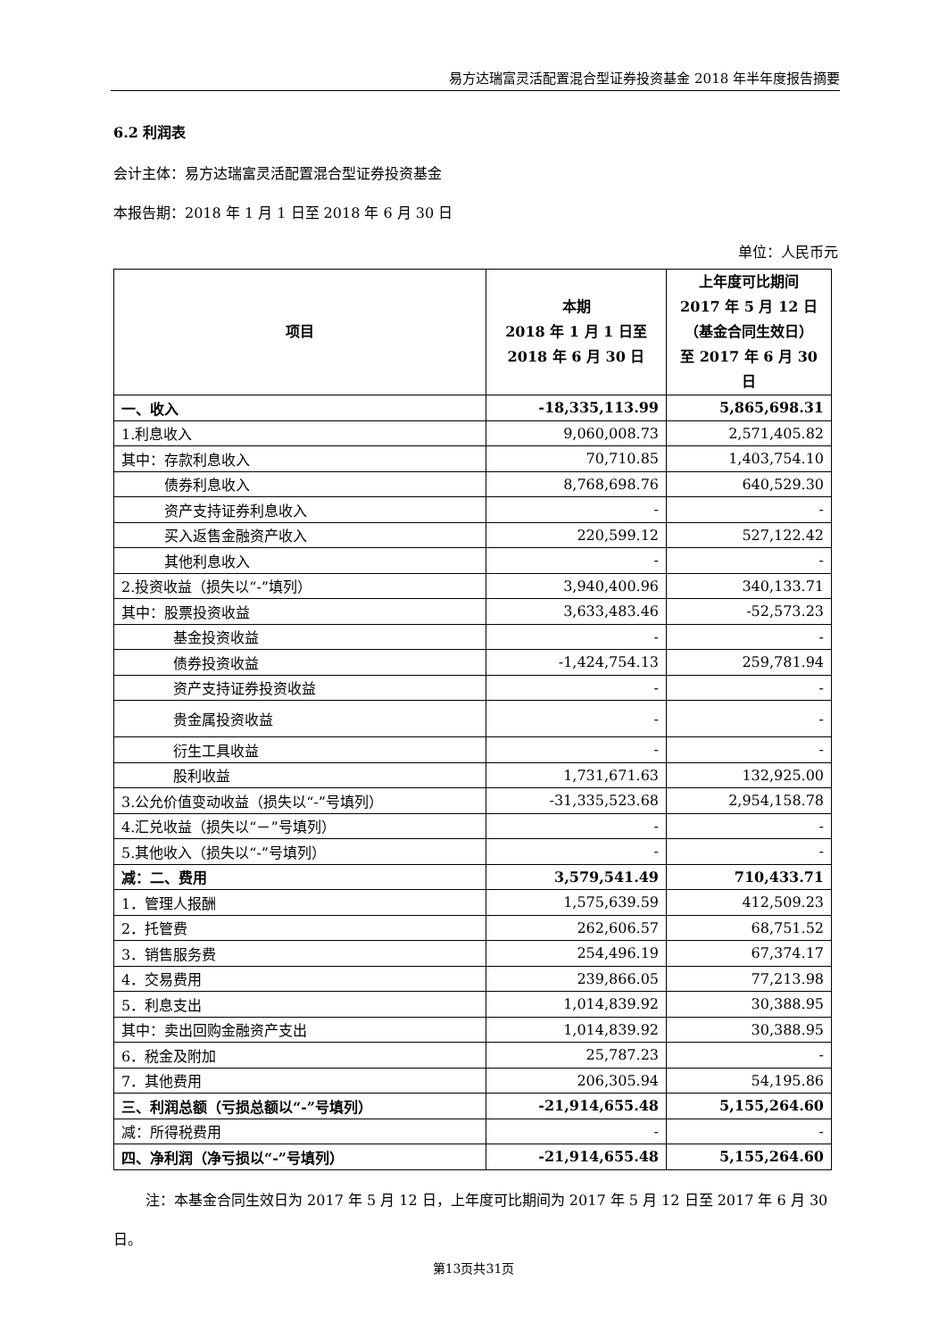易方达瑞富灵活配置混合型证券投资基金 2018 年半年度报告摘要
6.2 利润表
会计主体：易方达瑞富灵活配置混合型证券投资基金
本报告期：2018 年 1 月 1 日至 2018 年 6 月 30 日
单位：人民币元
| 项目 | 本期 2018 年 1 月 1 日至 2018 年 6 月 30 日 | 上年度可比期间 2017 年 5 月 12 日 （基金合同生效日） 至 2017 年 6 月 30 日 |
| --- | --- | --- |
| 一、收入 | -18,335,113.99 | 5,865,698.31 |
| 1.利息收入 | 9,060,008.73 | 2,571,405.82 |
| 其中：存款利息收入 | 70,710.85 | 1,403,754.10 |
| 债券利息收入 | 8,768,698.76 | 640,529.30 |
| 资产支持证券利息收入 | - | - |
| 买入返售金融资产收入 | 220,599.12 | 527,122.42 |
| 其他利息收入 | - | - |
| 2.投资收益（损失以“-”填列） | 3,940,400.96 | 340,133.71 |
| 其中：股票投资收益 | 3,633,483.46 | -52,573.23 |
| 基金投资收益 | - | - |
| 债券投资收益 | -1,424,754.13 | 259,781.94 |
| 资产支持证券投资收益 | - | - |
| 贵金属投资收益 | - | - |
| 衍生工具收益 | - | - |
| 股利收益 | 1,731,671.63 | 132,925.00 |
| 3.公允价值变动收益（损失以“-”号填列） | -31,335,523.68 | 2,954,158.78 |
| 4.汇兑收益（损失以“－”号填列） | - | - |
| 5.其他收入（损失以“-”号填列） | - | - |
| 减：二、费用 | 3,579,541.49 | 710,433.71 |
| 1．管理人报酬 | 1,575,639.59 | 412,509.23 |
| 2．托管费 | 262,606.57 | 68,751.52 |
| 3．销售服务费 | 254,496.19 | 67,374.17 |
| 4．交易费用 | 239,866.05 | 77,213.98 |
| 5．利息支出 | 1,014,839.92 | 30,388.95 |
| 其中：卖出回购金融资产支出 | 1,014,839.92 | 30,388.95 |
| 6．税金及附加 | 25,787.23 | - |
| 7．其他费用 | 206,305.94 | 54,195.86 |
| 三、利润总额（亏损总额以“-”号填列） | -21,914,655.48 | 5,155,264.60 |
| 减：所得税费用 | - | - |
| 四、净利润（净亏损以“-”号填列） | -21,914,655.48 | 5,155,264.60 |
注：本基金合同生效日为 2017 年 5 月 12 日，上年度可比期间为 2017 年 5 月 12 日至 2017 年 6 月 30 日。
第13页共31页